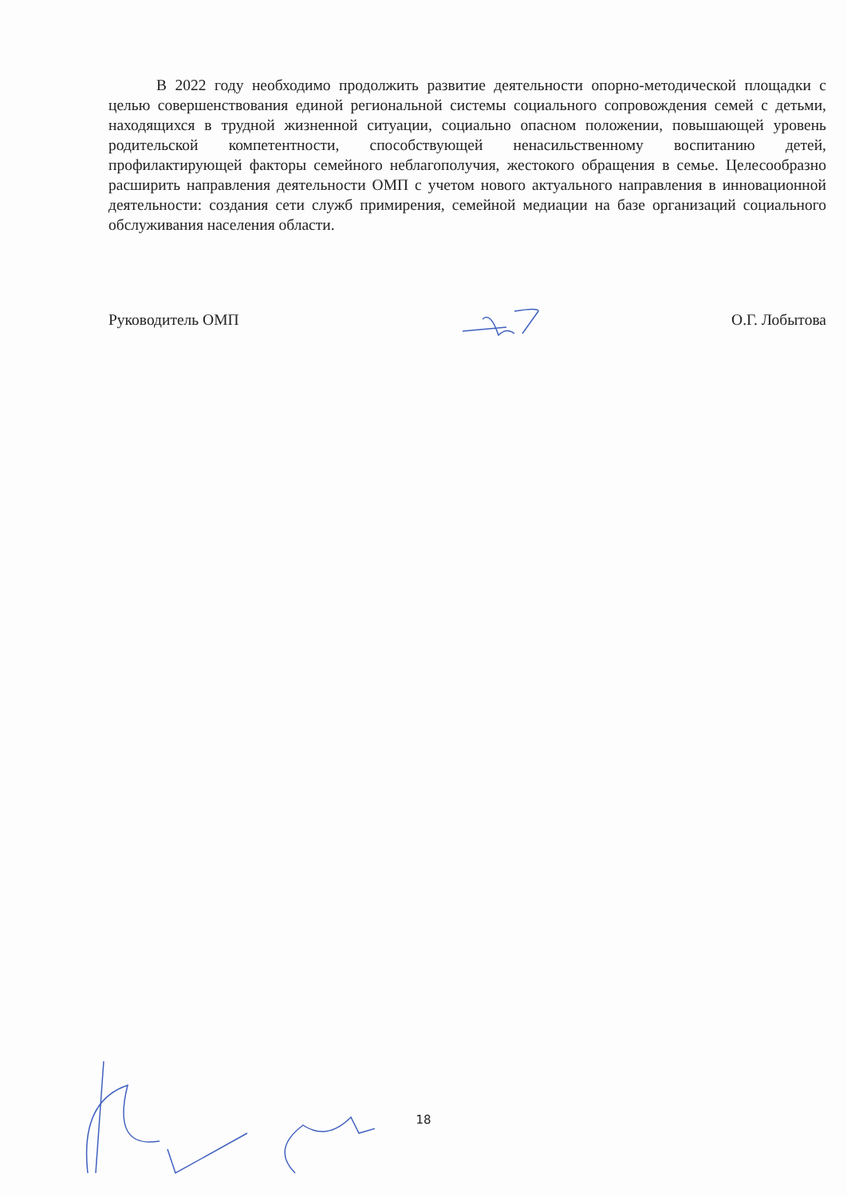В 2022 году необходимо продолжить развитие деятельности опорно-методической площадки с целью совершенствования единой региональной системы социального сопровождения семей с детьми, находящихся в трудной жизненной ситуации, социально опасном положении, повышающей уровень родительской компетентности, способствующей ненасильственному воспитанию детей, профилактирующей факторы семейного неблагополучия, жестокого обращения в семье. Целесообразно расширить направления деятельности ОМП с учетом нового актуального направления в инновационной деятельности: создания сети служб примирения, семейной медиации на базе организаций социального обслуживания населения области.
Руководитель ОМП О.Г. Лобытова
18